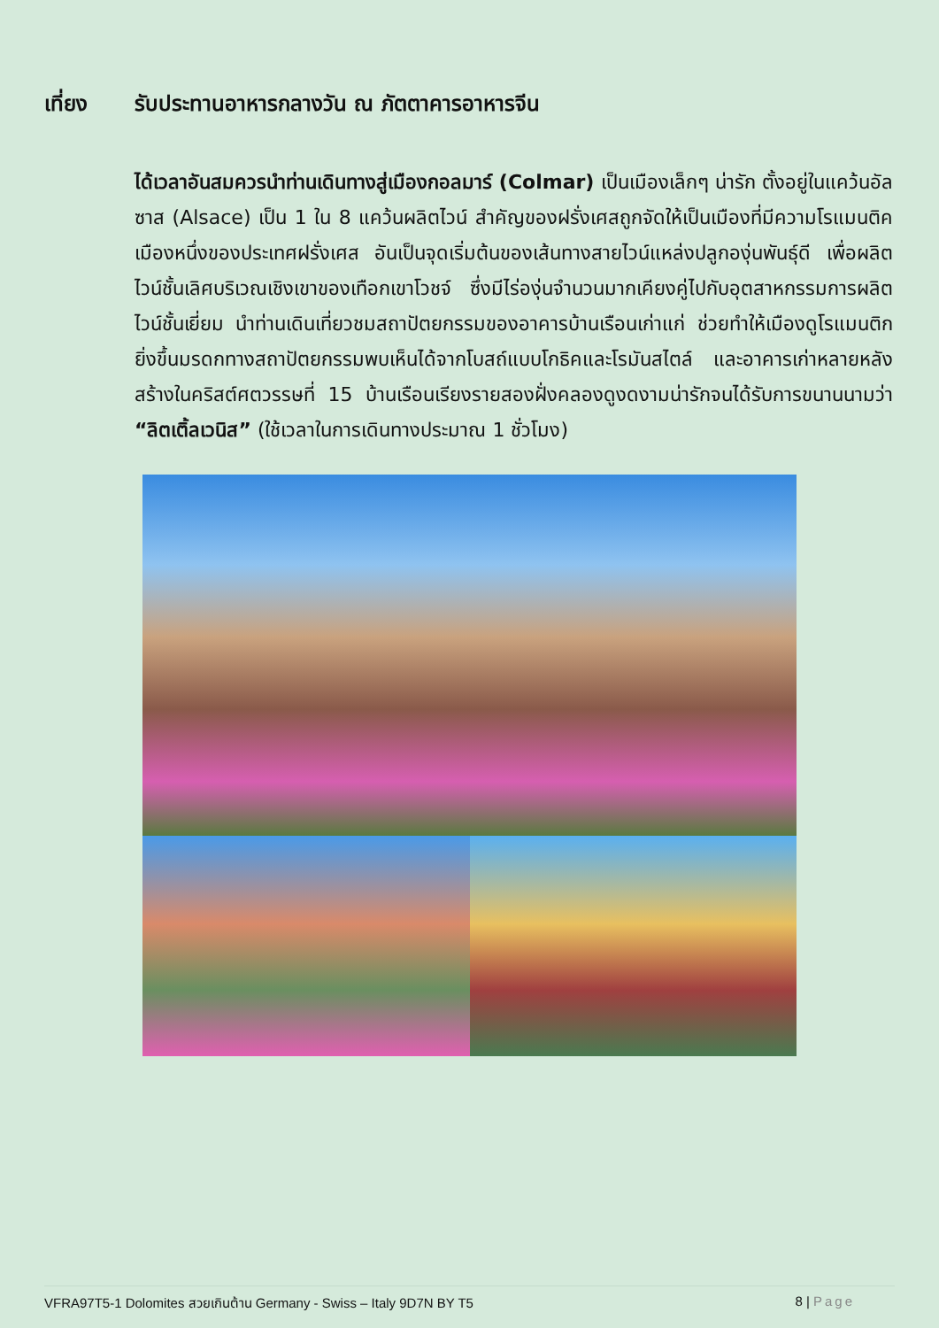เที่ยง รับประทานอาหารกลางวัน ณ ภัตตาคารอาหารจีน
ได้เวลาอันสมควรนำท่านเดินทางสู่เมืองกอลมาร์ (Colmar) เป็นเมืองเล็กๆ น่ารัก ตั้งอยู่ในแคว้นอัลซาส (Alsace) เป็น 1 ใน 8 แคว้นผลิตไวน์ สำคัญของฝรั่งเศสถูกจัดให้เป็นเมืองที่มีความโรแมนติคเมืองหนึ่งของประเทศฝรั่งเศส อันเป็นจุดเริ่มต้นของเส้นทางสายไวน์แหล่งปลูกองุ่นพันธุ์ดี เพื่อผลิตไวน์ชั้นเลิศบริเวณเชิงเขาของเทือกเขาโวชจ์ ซึ่งมีไร่องุ่นจำนวนมากเคียงคู่ไปกับอุตสาหกรรมการผลิตไวน์ชั้นเยี่ยม นำท่านเดินเที่ยวชมสถาปัตยกรรมของอาคารบ้านเรือนเก่าแก่ ช่วยทำให้เมืองดูโรแมนติกยิ่งขึ้นมรดกทางสถาปัตยกรรมพบเห็นได้จากโบสถ์แบบโกธิคและโรมันสไตล์ และอาคารเก่าหลายหลังสร้างในคริสต์ศตวรรษที่ 15 บ้านเรือนเรียงรายสองฝั่งคลองดูงดงามน่ารักจนได้รับการขนานนามว่า “ลิตเติ้ลเวนิส” (ใช้เวลาในการเดินทางประมาณ 1 ชั่วโมง)
VFRA97T5-1 Dolomites สวยเกินต้าน Germany - Swiss – Italy 9D7N BY T5 8 | Page